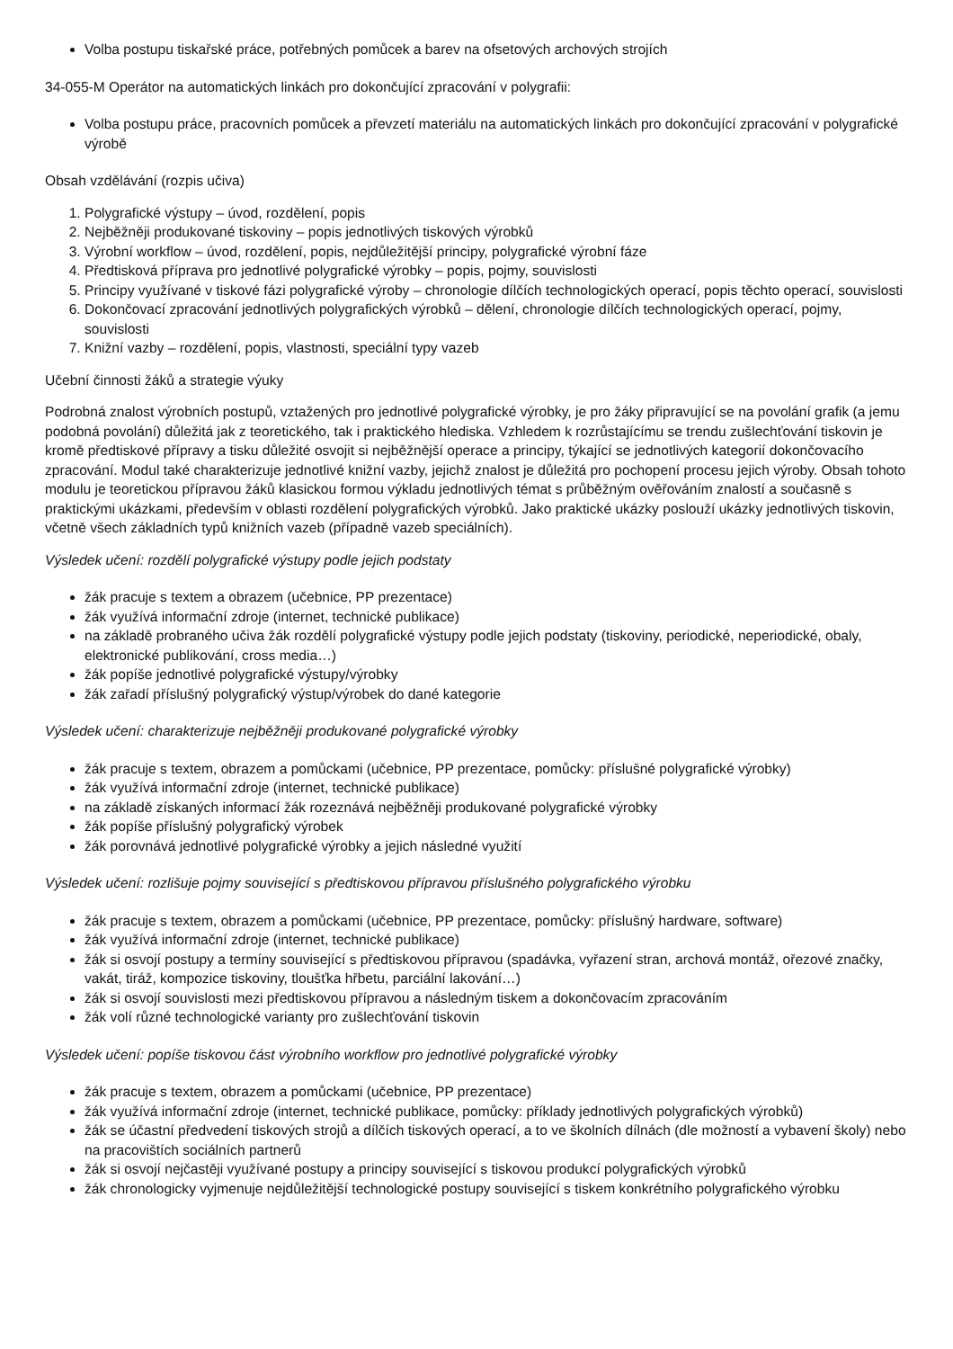Volba postupu tiskařské práce, potřebných pomůcek a barev na ofsetových archových strojích
34-055-M Operátor na automatických linkách pro dokončující zpracování v polygrafii:
Volba postupu práce, pracovních pomůcek a převzetí materiálu na automatických linkách pro dokončující zpracování v polygrafické výrobě
Obsah vzdělávání (rozpis učiva)
1. Polygrafické výstupy – úvod, rozdělení, popis
2. Nejběžněji produkované tiskoviny – popis jednotlivých tiskových výrobků
3. Výrobní workflow – úvod, rozdělení, popis, nejdůležitější principy, polygrafické výrobní fáze
4. Předtisková příprava pro jednotlivé polygrafické výrobky – popis, pojmy, souvislosti
5. Principy využívané v tiskové fázi polygrafické výroby – chronologie dílčích technologických operací, popis těchto operací, souvislosti
6. Dokončovací zpracování jednotlivých polygrafických výrobků – dělení, chronologie dílčích technologických operací, pojmy, souvislosti
7. Knižní vazby – rozdělení, popis, vlastnosti, speciální typy vazeb
Učební činnosti žáků a strategie výuky
Podrobná znalost výrobních postupů, vztažených pro jednotlivé polygrafické výrobky, je pro žáky připravující se na povolání grafik (a jemu podobná povolání) důležitá jak z teoretického, tak i praktického hlediska. Vzhledem k rozrůstajícímu se trendu zušlechťování tiskovin je kromě předtiskové přípravy a tisku důležité osvojit si nejběžnější operace a principy, týkající se jednotlivých kategorií dokončovacího zpracování. Modul také charakterizuje jednotlivé knižní vazby, jejichž znalost je důležitá pro pochopení procesu jejich výroby. Obsah tohoto modulu je teoretickou přípravou žáků klasickou formou výkladu jednotlivých témat s průběžným ověřováním znalostí a současně s praktickými ukázkami, především v oblasti rozdělení polygrafických výrobků. Jako praktické ukázky poslouží ukázky jednotlivých tiskovin, včetně všech základních typů knižních vazeb (případně vazeb speciálních).
Výsledek učení: rozdělí polygrafické výstupy podle jejich podstaty
žák pracuje s textem a obrazem (učebnice, PP prezentace)
žák využívá informační zdroje (internet, technické publikace)
na základě probraného učiva žák rozdělí polygrafické výstupy podle jejich podstaty (tiskoviny, periodické, neperiodické, obaly, elektronické publikování, cross media…)
žák popíše jednotlivé polygrafické výstupy/výrobky
žák zařadí příslušný polygrafický výstup/výrobek do dané kategorie
Výsledek učení: charakterizuje nejběžněji produkované polygrafické výrobky
žák pracuje s textem, obrazem a pomůckami (učebnice, PP prezentace, pomůcky: příslušné polygrafické výrobky)
žák využívá informační zdroje (internet, technické publikace)
na základě získaných informací žák rozeznává nejběžněji produkované polygrafické výrobky
žák popíše příslušný polygrafický výrobek
žák porovnává jednotlivé polygrafické výrobky a jejich následné využití
Výsledek učení: rozlišuje pojmy související s předtiskovou přípravou příslušného polygrafického výrobku
žák pracuje s textem, obrazem a pomůckami (učebnice, PP prezentace, pomůcky: příslušný hardware, software)
žák využívá informační zdroje (internet, technické publikace)
žák si osvojí postupy a termíny související s předtiskovou přípravou (spadávka, vyřazení stran, archová montáž, ořezové značky, vakát, tiráž, kompozice tiskoviny, tloušťka hřbetu, parciální lakování…)
žák si osvojí souvislosti mezi předtiskovou přípravou a následným tiskem a dokončovacím zpracováním
žák volí různé technologické varianty pro zušlechťování tiskovin
Výsledek učení: popíše tiskovou část výrobního workflow pro jednotlivé polygrafické výrobky
žák pracuje s textem, obrazem a pomůckami (učebnice, PP prezentace)
žák využívá informační zdroje (internet, technické publikace, pomůcky: příklady jednotlivých polygrafických výrobků)
žák se účastní předvedení tiskových strojů a dílčích tiskových operací, a to ve školních dílnách (dle možností a vybavení školy) nebo na pracovištích sociálních partnerů
žák si osvojí nejčastěji využívané postupy a principy související s tiskovou produkcí polygrafických výrobků
žák chronologicky vyjmenuje nejdůležitější technologické postupy související s tiskem konkrétního polygrafického výrobku